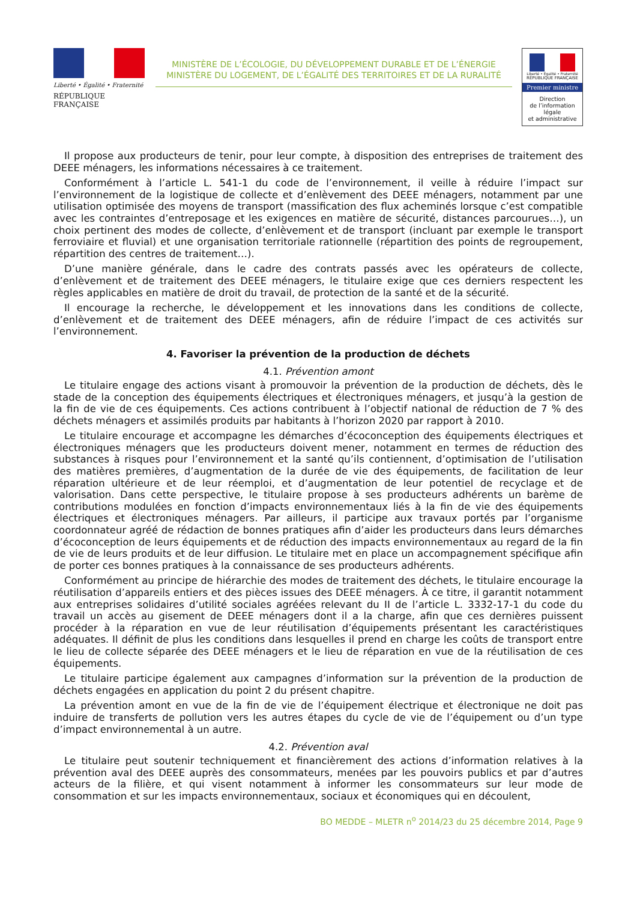Liberté • Égalité • Fraternité
RÉPUBLIQUE FRANÇAISE
MINISTÈRE DE L’ÉCOLOGIE, DU DÉVELOPPEMENT DURABLE ET DE L’ÉNERGIE
MINISTÈRE DU LOGEMENT, DE L’ÉGALITÉ DES TERRITOIRES ET DE LA RURALITÉ
Liberté • Égalité • Fraternité
RÉPUBLIQUE FRANÇAISE
Premier ministre
Direction
de l’information
légale
et administrative
Il propose aux producteurs de tenir, pour leur compte, à disposition des entreprises de traitement des DEEE ménagers, les informations nécessaires à ce traitement.
Conformément à l’article L. 541-1 du code de l’environnement, il veille à réduire l’impact sur l’environnement de la logistique de collecte et d’enlèvement des DEEE ménagers, notamment par une utilisation optimisée des moyens de transport (massification des flux acheminés lorsque c’est compatible avec les contraintes d’entreposage et les exigences en matière de sécurité, distances parcourues…), un choix pertinent des modes de collecte, d’enlèvement et de transport (incluant par exemple le transport ferroviaire et fluvial) et une organisation territoriale rationnelle (répartition des points de regroupement, répartition des centres de traitement…).
D’une manière générale, dans le cadre des contrats passés avec les opérateurs de collecte, d’enlèvement et de traitement des DEEE ménagers, le titulaire exige que ces derniers respectent les règles applicables en matière de droit du travail, de protection de la santé et de la sécurité.
Il encourage la recherche, le développement et les innovations dans les conditions de collecte, d’enlèvement et de traitement des DEEE ménagers, afin de réduire l’impact de ces activités sur l’environnement.
4. Favoriser la prévention de la production de déchets
4.1. Prévention amont
Le titulaire engage des actions visant à promouvoir la prévention de la production de déchets, dès le stade de la conception des équipements électriques et électroniques ménagers, et jusqu’à la gestion de la fin de vie de ces équipements. Ces actions contribuent à l’objectif national de réduction de 7 % des déchets ménagers et assimilés produits par habitants à l’horizon 2020 par rapport à 2010.
Le titulaire encourage et accompagne les démarches d’écoconception des équipements électriques et électroniques ménagers que les producteurs doivent mener, notamment en termes de réduction des substances à risques pour l’environnement et la santé qu’ils contiennent, d’optimisation de l’utilisation des matières premières, d’augmentation de la durée de vie des équipements, de facilitation de leur réparation ultérieure et de leur réemploi, et d’augmentation de leur potentiel de recyclage et de valorisation. Dans cette perspective, le titulaire propose à ses producteurs adhérents un barème de contributions modulées en fonction d’impacts environnementaux liés à la fin de vie des équipements électriques et électroniques ménagers. Par ailleurs, il participe aux travaux portés par l’organisme coordonnateur agréé de rédaction de bonnes pratiques afin d’aider les producteurs dans leurs démarches d’écoconception de leurs équipements et de réduction des impacts environnementaux au regard de la fin de vie de leurs produits et de leur diffusion. Le titulaire met en place un accompagnement spécifique afin de porter ces bonnes pratiques à la connaissance de ses producteurs adhérents.
Conformément au principe de hiérarchie des modes de traitement des déchets, le titulaire encourage la réutilisation d’appareils entiers et des pièces issues des DEEE ménagers. À ce titre, il garantit notamment aux entreprises solidaires d’utilité sociales agréées relevant du II de l’article L. 3332-17-1 du code du travail un accès au gisement de DEEE ménagers dont il a la charge, afin que ces dernières puissent procéder à la réparation en vue de leur réutilisation d’équipements présentant les caractéristiques adéquates. Il définit de plus les conditions dans lesquelles il prend en charge les coûts de transport entre le lieu de collecte séparée des DEEE ménagers et le lieu de réparation en vue de la réutilisation de ces équipements.
Le titulaire participe également aux campagnes d’information sur la prévention de la production de déchets engagées en application du point 2 du présent chapitre.
La prévention amont en vue de la fin de vie de l’équipement électrique et électronique ne doit pas induire de transferts de pollution vers les autres étapes du cycle de vie de l’équipement ou d’un type d’impact environnemental à un autre.
4.2. Prévention aval
Le titulaire peut soutenir techniquement et financièrement des actions d’information relatives à la prévention aval des DEEE auprès des consommateurs, menées par les pouvoirs publics et par d’autres acteurs de la filière, et qui visent notamment à informer les consommateurs sur leur mode de consommation et sur les impacts environnementaux, sociaux et économiques qui en découlent,
BO MEDDE – MLETR n<sup>o</sup> 2014/23 du 25 décembre 2014, Page 9